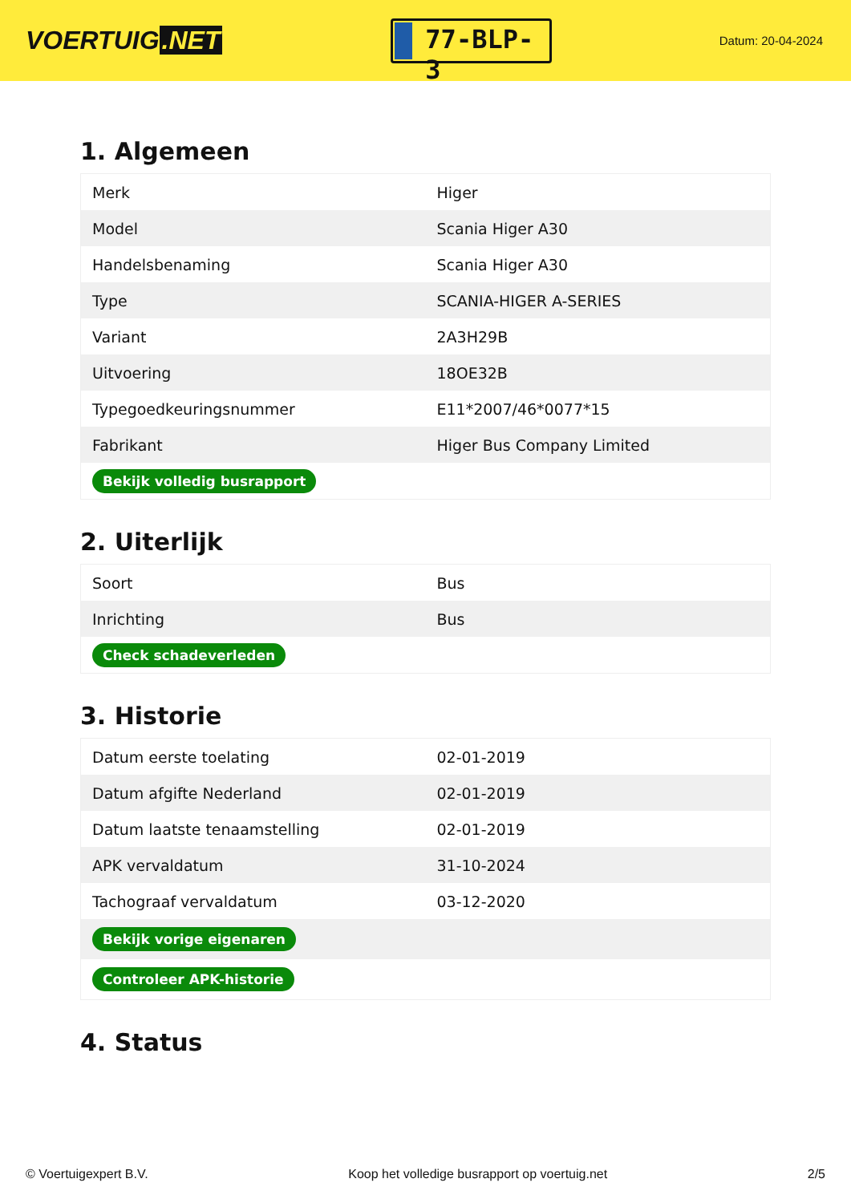VOERTUIG.NET
77-BLP-3
Datum: 20-04-2024
1. Algemeen
| Merk | Higer |
| Model | Scania Higer A30 |
| Handelsbenaming | Scania Higer A30 |
| Type | SCANIA-HIGER A-SERIES |
| Variant | 2A3H29B |
| Uitvoering | 18OE32B |
| Typegoedkeuringsnummer | E11*2007/46*0077*15 |
| Fabrikant | Higer Bus Company Limited |
| Bekijk volledig busrapport | |
2. Uiterlijk
| Soort | Bus |
| Inrichting | Bus |
| Check schadeverleden | |
3. Historie
| Datum eerste toelating | 02-01-2019 |
| Datum afgifte Nederland | 02-01-2019 |
| Datum laatste tenaamstelling | 02-01-2019 |
| APK vervaldatum | 31-10-2024 |
| Tachograaf vervaldatum | 03-12-2020 |
| Bekijk vorige eigenaren | |
| Controleer APK-historie | |
4. Status
© Voertuigexpert B.V. Koop het volledige busrapport op voertuig.net 2/5